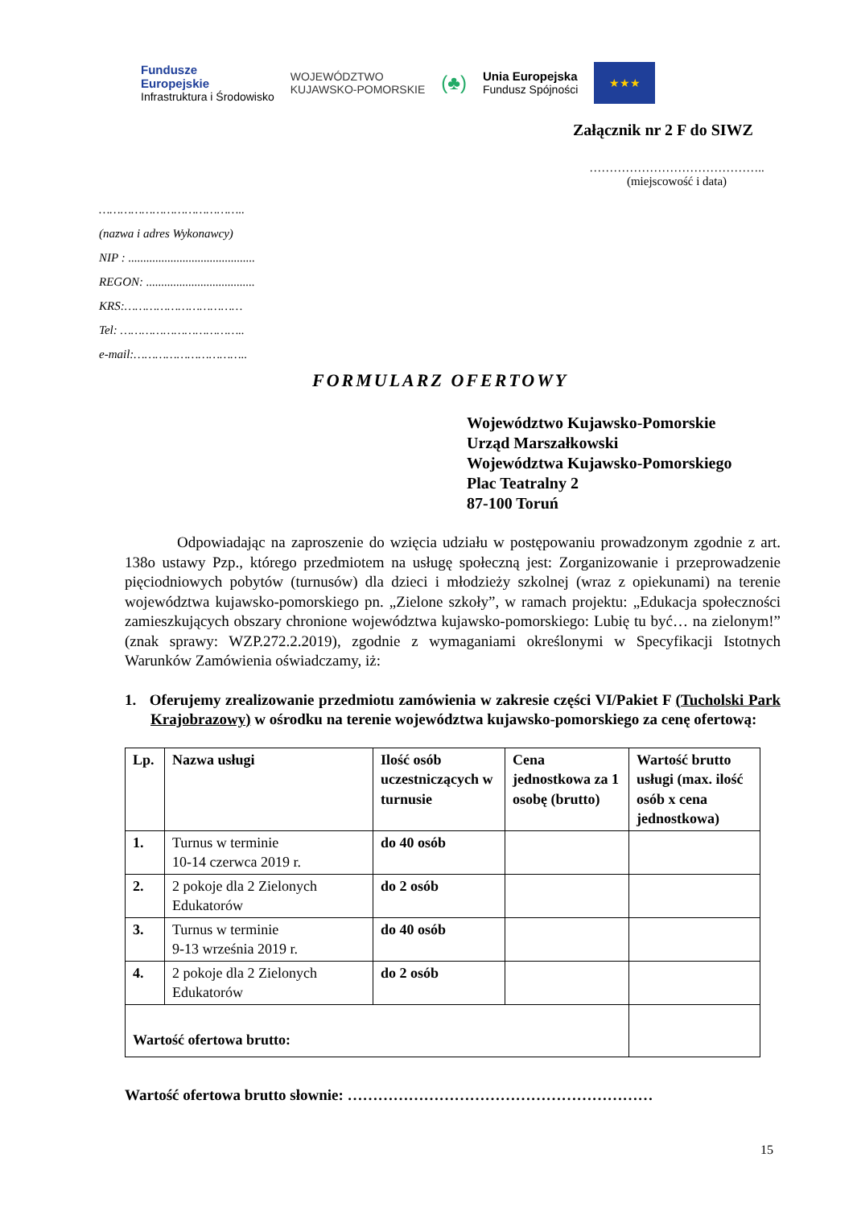Fundusze
Europejskie
Infrastruktura i Środowisko
WOJEWÓDZTWO
KUJAWSKO-POMORSKIE
(♣)
Unia Europejska
Fundusz Spójności
★★★
Załącznik nr 2 F do SIWZ
……………………………………..
(miejscowość i data)
…………………………………..
(nazwa i adres Wykonawcy)
NIP : ..........................................
REGON: ....................................
KRS:……………………………
Tel: ……………………………..
e-mail:…………………………..
FORMULARZ OFERTOWY
Województwo Kujawsko-Pomorskie
Urząd Marszałkowski
Województwa Kujawsko-Pomorskiego
Plac Teatralny 2
87-100 Toruń
Odpowiadając na zaproszenie do wzięcia udziału w postępowaniu prowadzonym zgodnie z art. 138o ustawy Pzp., którego przedmiotem na usługę społeczną jest: Zorganizowanie i przeprowadzenie pięciodniowych pobytów (turnusów) dla dzieci i młodzieży szkolnej (wraz z opiekunami) na terenie województwa kujawsko-pomorskiego pn. „Zielone szkoły”, w ramach projektu: „Edukacja społeczności zamieszkujących obszary chronione województwa kujawsko-pomorskiego: Lubię tu być… na zielonym!” (znak sprawy: WZP.272.2.2019), zgodnie z wymaganiami określonymi w Specyfikacji Istotnych Warunków Zamówienia oświadczamy, iż:
1. Oferujemy zrealizowanie przedmiotu zamówienia w zakresie części VI/Pakiet F (Tucholski Park Krajobrazowy) w ośrodku na terenie województwa kujawsko-pomorskiego za cenę ofertową:
| Lp. | Nazwa usługi | Ilość osób uczestniczących w turnusie | Cena jednostkowa za 1 osobę (brutto) | Wartość brutto usługi (max. ilość osób x cena jednostkowa) |
| --- | --- | --- | --- | --- |
| 1. | Turnus w terminie 10-14 czerwca 2019 r. | do 40 osób | | |
| 2. | 2 pokoje dla 2 Zielonych Edukatorów | do 2 osób | | |
| 3. | Turnus w terminie 9-13 września 2019 r. | do 40 osób | | |
| 4. | 2 pokoje dla 2 Zielonych Edukatorów | do 2 osób | | |
| Wartość ofertowa brutto: | | | | |
Wartość ofertowa brutto słownie: ……………………………………………………
15